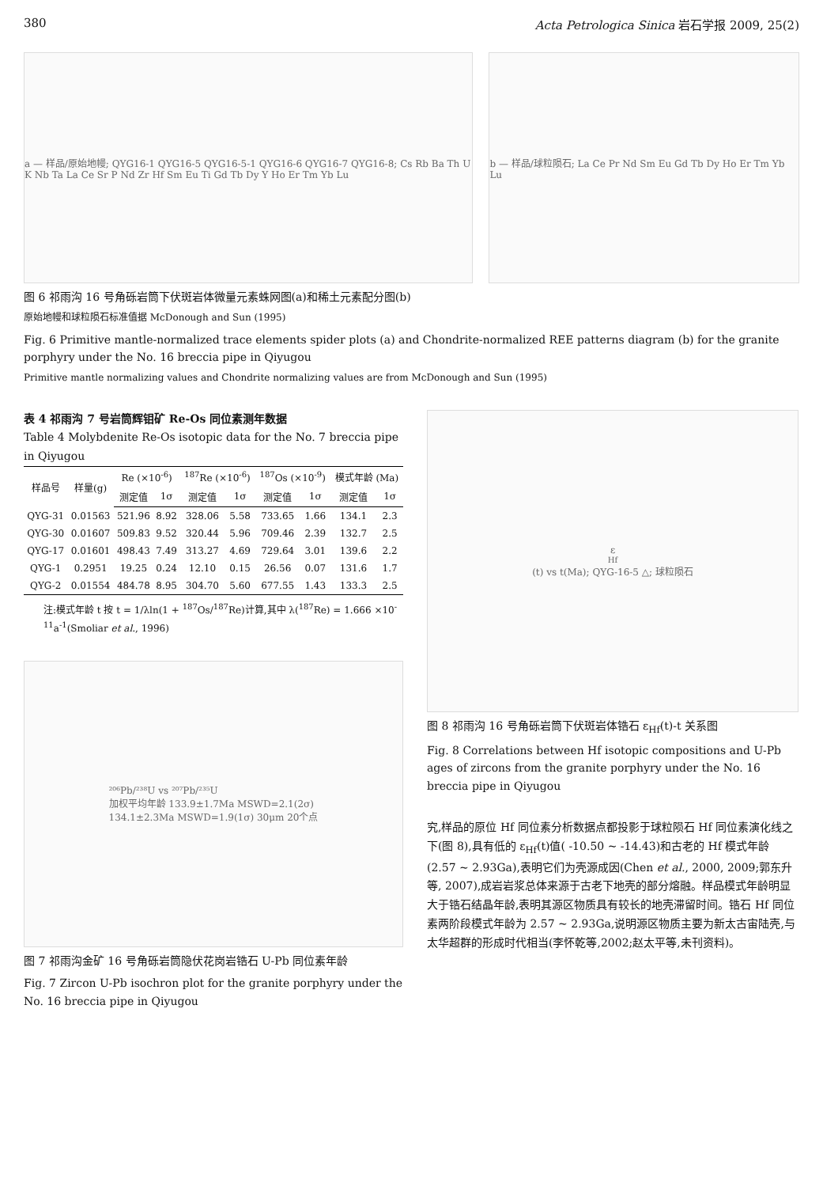380 Acta Petrologica Sinica 岩石学报 2009, 25(2)
a — 样品/原始地幔; QYG16-1 QYG16-5 QYG16-5-1 QYG16-6 QYG16-7 QYG16-8; Cs Rb Ba Th U K Nb Ta La Ce Sr P Nd Zr Hf Sm Eu Ti Gd Tb Dy Y Ho Er Tm Yb Lu
b — 样品/球粒陨石; La Ce Pr Nd Sm Eu Gd Tb Dy Ho Er Tm Yb Lu
图 6 祁雨沟 16 号角砾岩筒下伏斑岩体微量元素蛛网图(a)和稀土元素配分图(b)
原始地幔和球粒陨石标准值据 McDonough and Sun (1995)
Fig. 6 Primitive mantle-normalized trace elements spider plots (a) and Chondrite-normalized REE patterns diagram (b) for the granite porphyry under the No. 16 breccia pipe in Qiyugou
Primitive mantle normalizing values and Chondrite normalizing values are from McDonough and Sun (1995)
表 4 祁雨沟 7 号岩筒辉钼矿 Re-Os 同位素测年数据
Table 4 Molybdenite Re-Os isotopic data for the No. 7 breccia pipe in Qiyugou
| 样品号 | 样量(g) | Re (×10<sup>-6</sup>) | | <sup>187</sup>Re (×10<sup>-6</sup>) | | <sup>187</sup>Os (×10<sup>-9</sup>) | | 模式年龄 (Ma) | |
| --- | --- | --- | --- | --- | --- | --- | --- | --- | --- |
| | | 测定值 | 1σ | 测定值 | 1σ | 测定值 | 1σ | 测定值 | 1σ |
| QYG-31 | 0.01563 | 521.96 | 8.92 | 328.06 | 5.58 | 733.65 | 1.66 | 134.1 | 2.3 |
| QYG-30 | 0.01607 | 509.83 | 9.52 | 320.44 | 5.96 | 709.46 | 2.39 | 132.7 | 2.5 |
| QYG-17 | 0.01601 | 498.43 | 7.49 | 313.27 | 4.69 | 729.64 | 3.01 | 139.6 | 2.2 |
| QYG-1 | 0.2951 | 19.25 | 0.24 | 12.10 | 0.15 | 26.56 | 0.07 | 131.6 | 1.7 |
| QYG-2 | 0.01554 | 484.78 | 8.95 | 304.70 | 5.60 | 677.55 | 1.43 | 133.3 | 2.5 |
注:模式年龄 t 按 t = 1/λln(1 + <sup>187</sup>Os/<sup>187</sup>Re)计算,其中 λ(<sup>187</sup>Re) = 1.666 ×10<sup>-11</sup>a<sup>-1</sup>(Smoliar et al., 1996)
²⁰⁶Pb/²³⁸U vs ²⁰⁷Pb/²³⁵U
加权平均年龄 133.9±1.7Ma MSWD=2.1(2σ)
134.1±2.3Ma MSWD=1.9(1σ) 30μm 20个点
图 7 祁雨沟金矿 16 号角砾岩筒隐伏花岗岩锆石 U-Pb 同位素年龄
Fig. 7 Zircon U-Pb isochron plot for the granite porphyry under the No. 16 breccia pipe in Qiyugou
ε<sub>Hf</sub>(t) vs t(Ma); QYG-16-5 △; 球粒陨石
图 8 祁雨沟 16 号角砾岩筒下伏斑岩体锆石 ε<sub>Hf</sub>(t)-t 关系图
Fig. 8 Correlations between Hf isotopic compositions and U-Pb ages of zircons from the granite porphyry under the No. 16 breccia pipe in Qiyugou
究,样品的原位 Hf 同位素分析数据点都投影于球粒陨石 Hf 同位素演化线之下(图 8),具有低的 ε<sub>Hf</sub>(t)值( -10.50 ~ -14.43)和古老的 Hf 模式年龄(2.57 ~ 2.93Ga),表明它们为壳源成因(Chen et al., 2000, 2009;郭东升等, 2007),成岩岩浆总体来源于古老下地壳的部分熔融。样品模式年龄明显大于锆石结晶年龄,表明其源区物质具有较长的地壳滞留时间。锆石 Hf 同位素两阶段模式年龄为 2.57 ~ 2.93Ga,说明源区物质主要为新太古宙陆壳,与太华超群的形成时代相当(李怀乾等,2002;赵太平等,未刊资料)。